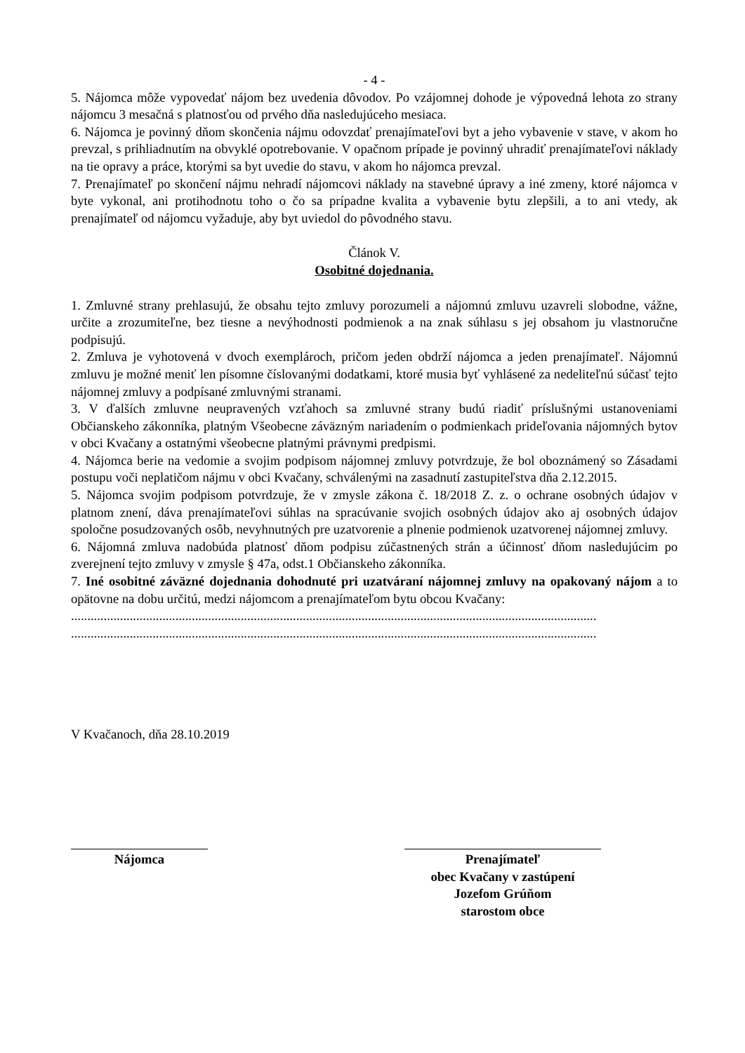- 4 -
5. Nájomca môže vypovedať nájom bez uvedenia dôvodov. Po vzájomnej dohode je výpovedná lehota zo strany nájomcu 3 mesačná s platnosťou od prvého dňa nasledujúceho mesiaca.
6. Nájomca je povinný dňom skončenia nájmu odovzdať prenajímateľovi byt a jeho vybavenie v stave, v akom ho prevzal, s prihliadnutím na obvyklé opotrebovanie. V opačnom prípade je povinný uhradiť prenajímateľovi náklady na tie opravy a práce, ktorými sa byt uvedie do stavu, v akom ho nájomca prevzal.
7. Prenajímateľ po skončení nájmu nehradí nájomcovi náklady na stavebné úpravy a iné zmeny, ktoré nájomca v byte vykonal, ani protihodnotu toho o čo sa prípadne kvalita a vybavenie bytu zlepšili, a to ani vtedy, ak prenajímateľ od nájomcu vyžaduje, aby byt uviedol do pôvodného stavu.
Článok V.
Osobitné dojednania.
1. Zmluvné strany prehlasujú, že obsahu tejto zmluvy porozumeli a nájomnú zmluvu uzavreli slobodne, vážne, určite a zrozumiteľne, bez tiesne a nevýhodnosti podmienok a na znak súhlasu s jej obsahom ju vlastnoručne podpisujú.
2. Zmluva je vyhotovená v dvoch exemplároch, pričom jeden obdrží nájomca a jeden prenajímateľ. Nájomnú zmluvu je možné meniť len písomne číslovanými dodatkami, ktoré musia byť vyhlásené za nedeliteľnú súčasť tejto nájomnej zmluvy a podpísané zmluvnými stranami.
3. V ďalších zmluvne neupravených vzťahoch sa zmluvné strany budú riadiť príslušnými ustanoveniami Občianskeho zákonníka, platným Všeobecne záväzným nariadením o podmienkach prideľovania nájomných bytov v obci Kvačany a ostatnými všeobecne platnými právnymi predpismi.
4. Nájomca berie na vedomie a svojim podpisom nájomnej zmluvy potvrdzuje, že bol oboznámený so Zásadami postupu voči neplatičom nájmu v obci Kvačany, schválenými na zasadnutí zastupiteľstva dňa 2.12.2015.
5. Nájomca svojim podpisom potvrdzuje, že v zmysle zákona č. 18/2018 Z. z. o ochrane osobných údajov v platnom znení, dáva prenajímateľovi súhlas na spracúvanie svojich osobných údajov ako aj osobných údajov spoločne posudzovaných osôb, nevyhnutných pre uzatvorenie a plnenie podmienok uzatvorenej nájomnej zmluvy.
6. Nájomná zmluva nadobúda platnosť dňom podpisu zúčastnených strán a účinnosť dňom nasledujúcim po zverejnení tejto zmluvy v zmysle § 47a, odst.1 Občianskeho zákonníka.
7. Iné osobitné záväzné dojednania dohodnuté pri uzatváraní nájomnej zmluvy na opakovaný nájom a to opätovne na dobu určitú, medzi nájomcom a prenajímateľom bytu obcou Kvačany:
.................................................................................................................................................................
.................................................................................................................................................................
V Kvačanoch, dňa 28.10.2019
Nájomca Prenajímateľ
obec Kvačany v zastúpení
Jozefom Grúňom
starostom obce